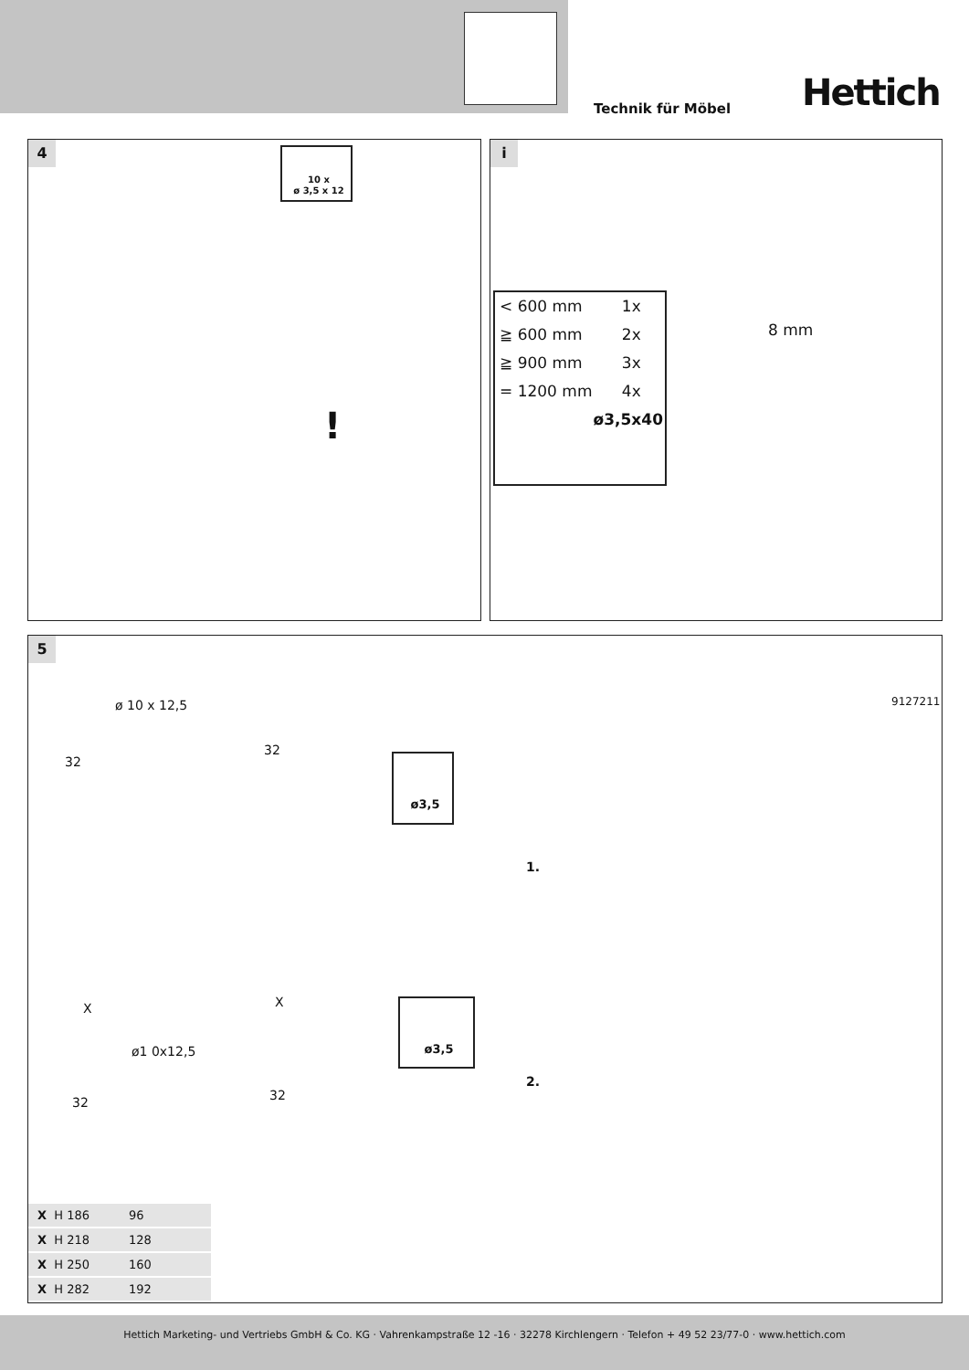Technik für Möbel Hettich
4
10 x
ø 3,5 x 12
!
i
< 600 mm 1x
≧ 600 mm 2x
≧ 900 mm 3x
= 1200 mm 4x
ø3,5x40
8 mm
5
ø 10 x 12,5
32
32
ø3,5
9127211
1.
X X
ø1 0x12,5
ø3,5
2.
32 32
| X H 186 | 96 |
| X H 218 | 128 |
| X H 250 | 160 |
| X H 282 | 192 |
Hettich Marketing- und Vertriebs GmbH & Co. KG · Vahrenkampstraße 12 -16 · 32278 Kirchlengern · Telefon + 49 52 23/77-0 · www.hettich.com